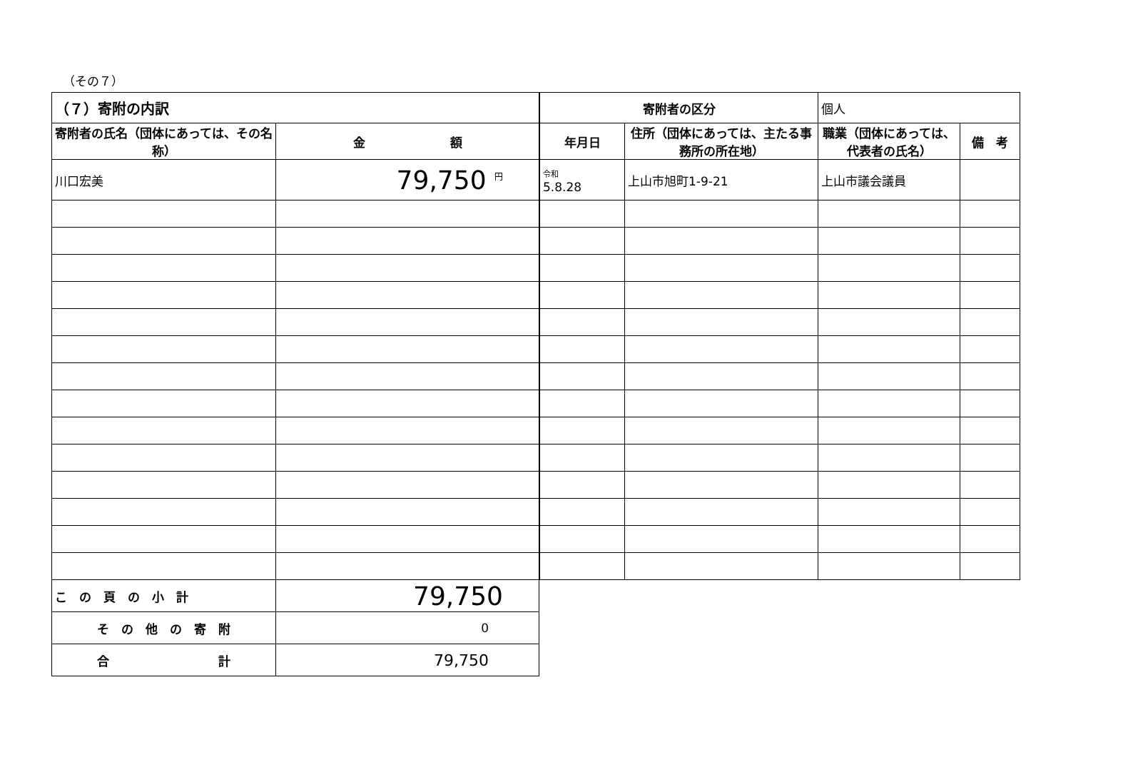（その７）
| （７）寄附の内訳 | |
| --- | --- |
| 寄附者の氏名（団体にあっては、その名称） | 金 額 |
| 川口宏美 | 79,750 <sup>円</sup> |
| こ の 頁 の 小 計 | 79,750 |
| そ の 他 の 寄 附 | 0 |
| 合 計 | 79,750 |
| 寄附者の区分 | | 個人 | |
| 年月日 | 住所（団体にあっては、主たる事務所の所在地） | 職業（団体にあっては、代表者の氏名） | 備 考 |
| 令和 5.8.28 | 上山市旭町1-9-21 | 上山市議会議員 | |